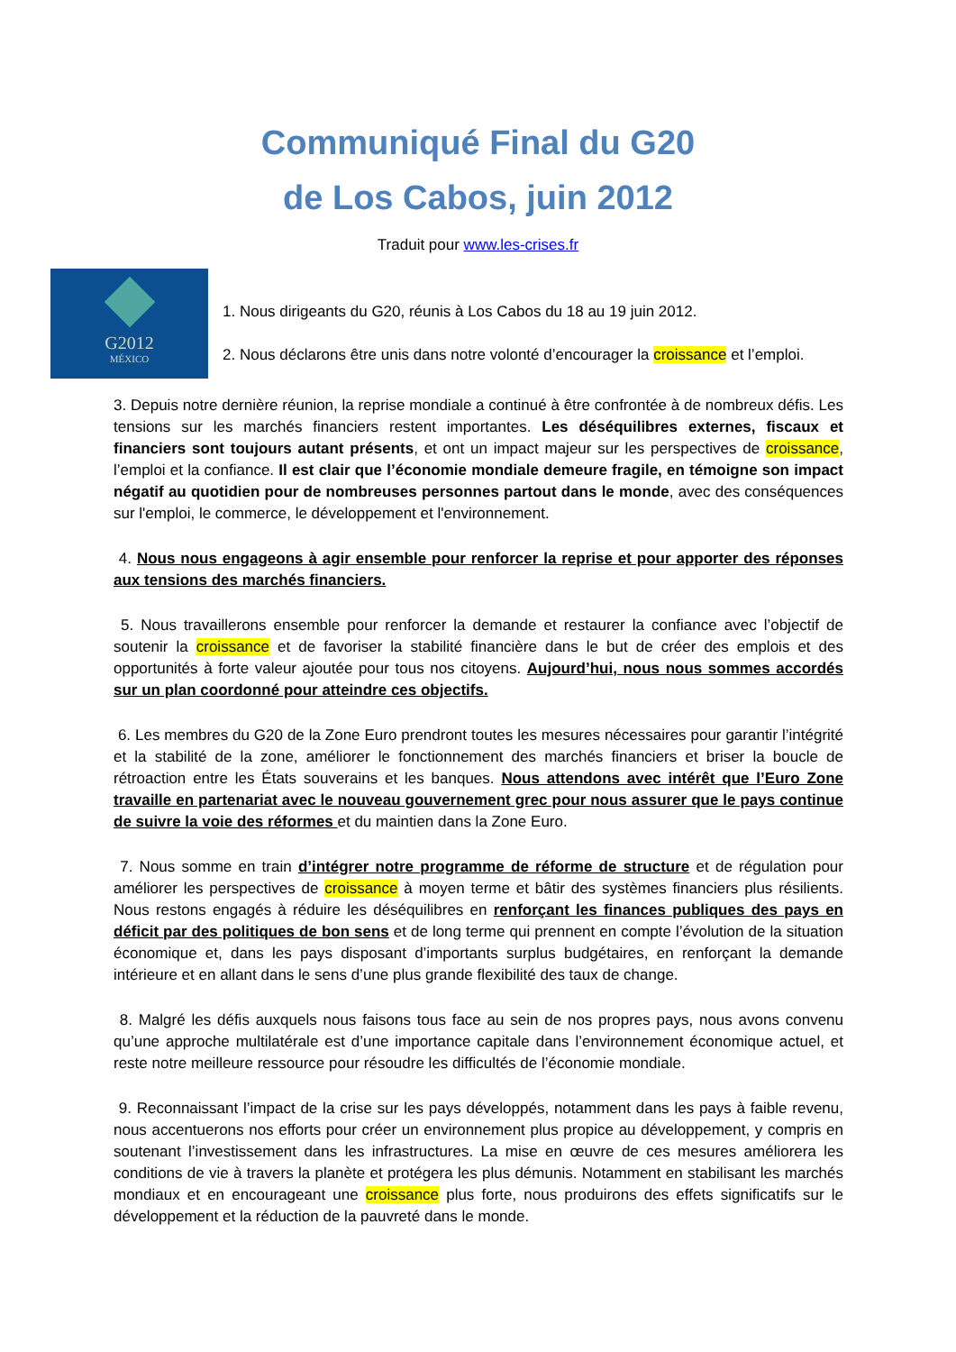Communiqué Final du G20
de Los Cabos, juin 2012
Traduit pour www.les-crises.fr
G2012
MÉXICO
1. Nous dirigeants du G20, réunis à Los Cabos du 18 au 19 juin 2012.
2. Nous déclarons être unis dans notre volonté d’encourager la croissance et l’emploi.
3. Depuis notre dernière réunion, la reprise mondiale a continué à être confrontée à de nombreux défis. Les tensions sur les marchés financiers restent importantes. Les déséquilibres externes, fiscaux et financiers sont toujours autant présents, et ont un impact majeur sur les perspectives de croissance, l’emploi et la confiance. Il est clair que l’économie mondiale demeure fragile, en témoigne son impact négatif au quotidien pour de nombreuses personnes partout dans le monde, avec des conséquences sur l'emploi, le commerce, le développement et l'environnement.
4. Nous nous engageons à agir ensemble pour renforcer la reprise et pour apporter des réponses aux tensions des marchés financiers.
5. Nous travaillerons ensemble pour renforcer la demande et restaurer la confiance avec l’objectif de soutenir la croissance et de favoriser la stabilité financière dans le but de créer des emplois et des opportunités à forte valeur ajoutée pour tous nos citoyens. Aujourd’hui, nous nous sommes accordés sur un plan coordonné pour atteindre ces objectifs.
6. Les membres du G20 de la Zone Euro prendront toutes les mesures nécessaires pour garantir l’intégrité et la stabilité de la zone, améliorer le fonctionnement des marchés financiers et briser la boucle de rétroaction entre les États souverains et les banques. Nous attendons avec intérêt que l’Euro Zone travaille en partenariat avec le nouveau gouvernement grec pour nous assurer que le pays continue de suivre la voie des réformes et du maintien dans la Zone Euro.
7. Nous somme en train d’intégrer notre programme de réforme de structure et de régulation pour améliorer les perspectives de croissance à moyen terme et bâtir des systèmes financiers plus résilients. Nous restons engagés à réduire les déséquilibres en renforçant les finances publiques des pays en déficit par des politiques de bon sens et de long terme qui prennent en compte l’évolution de la situation économique et, dans les pays disposant d’importants surplus budgétaires, en renforçant la demande intérieure et en allant dans le sens d’une plus grande flexibilité des taux de change.
8. Malgré les défis auxquels nous faisons tous face au sein de nos propres pays, nous avons convenu qu’une approche multilatérale est d’une importance capitale dans l’environnement économique actuel, et reste notre meilleure ressource pour résoudre les difficultés de l’économie mondiale.
9. Reconnaissant l’impact de la crise sur les pays développés, notamment dans les pays à faible revenu, nous accentuerons nos efforts pour créer un environnement plus propice au développement, y compris en soutenant l’investissement dans les infrastructures. La mise en œuvre de ces mesures améliorera les conditions de vie à travers la planète et protégera les plus démunis. Notamment en stabilisant les marchés mondiaux et en encourageant une croissance plus forte, nous produirons des effets significatifs sur le développement et la réduction de la pauvreté dans le monde.